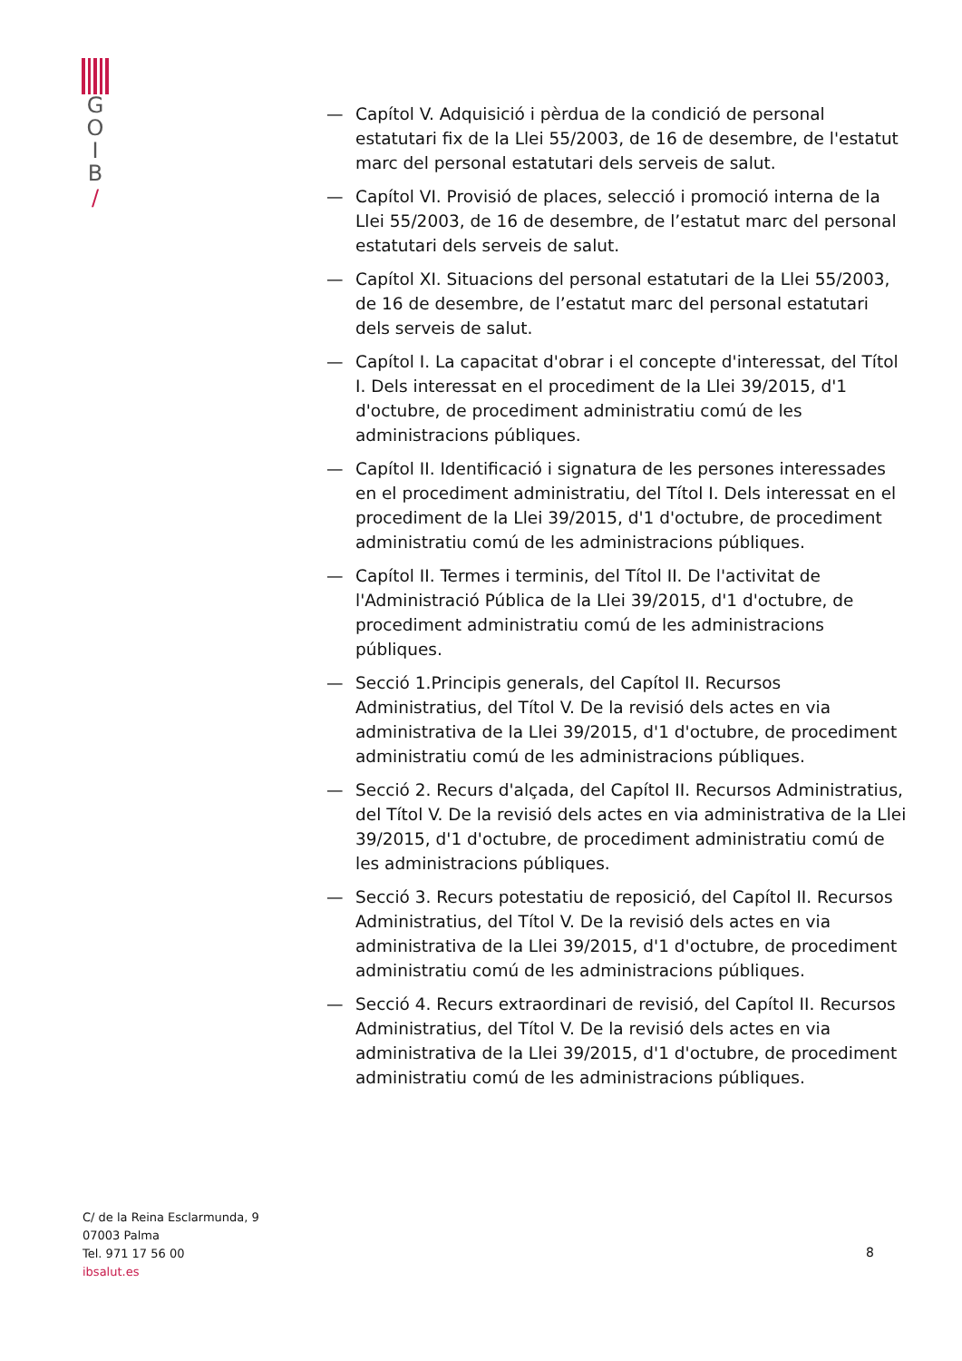G
O
I
B
/
— Capítol V. Adquisició i pèrdua de la condició de personal estatutari fix de la Llei 55/2003, de 16 de desembre, de l'estatut marc del personal estatutari dels serveis de salut.
— Capítol VI. Provisió de places, selecció i promoció interna de la Llei 55/2003, de 16 de desembre, de l’estatut marc del personal estatutari dels serveis de salut.
— Capítol XI. Situacions del personal estatutari de la Llei 55/2003, de 16 de desembre, de l’estatut marc del personal estatutari dels serveis de salut.
— Capítol I. La capacitat d'obrar i el concepte d'interessat, del Títol I. Dels interessat en el procediment de la Llei 39/2015, d'1 d'octubre, de procediment administratiu comú de les administracions públiques.
— Capítol II. Identificació i signatura de les persones interessades en el procediment administratiu, del Títol I. Dels interessat en el procediment de la Llei 39/2015, d'1 d'octubre, de procediment administratiu comú de les administracions públiques.
— Capítol II. Termes i terminis, del Títol II. De l'activitat de l'Administració Pública de la Llei 39/2015, d'1 d'octubre, de procediment administratiu comú de les administracions públiques.
— Secció 1.Principis generals, del Capítol II. Recursos Administratius, del Títol V. De la revisió dels actes en via administrativa de la Llei 39/2015, d'1 d'octubre, de procediment administratiu comú de les administracions públiques.
— Secció 2. Recurs d'alçada, del Capítol II. Recursos Administratius, del Títol V. De la revisió dels actes en via administrativa de la Llei 39/2015, d'1 d'octubre, de procediment administratiu comú de les administracions públiques.
— Secció 3. Recurs potestatiu de reposició, del Capítol II. Recursos Administratius, del Títol V. De la revisió dels actes en via administrativa de la Llei 39/2015, d'1 d'octubre, de procediment administratiu comú de les administracions públiques.
— Secció 4. Recurs extraordinari de revisió, del Capítol II. Recursos Administratius, del Títol V. De la revisió dels actes en via administrativa de la Llei 39/2015, d'1 d'octubre, de procediment administratiu comú de les administracions públiques.
C/ de la Reina Esclarmunda, 9
07003 Palma
Tel. 971 17 56 00
ibsalut.es
8